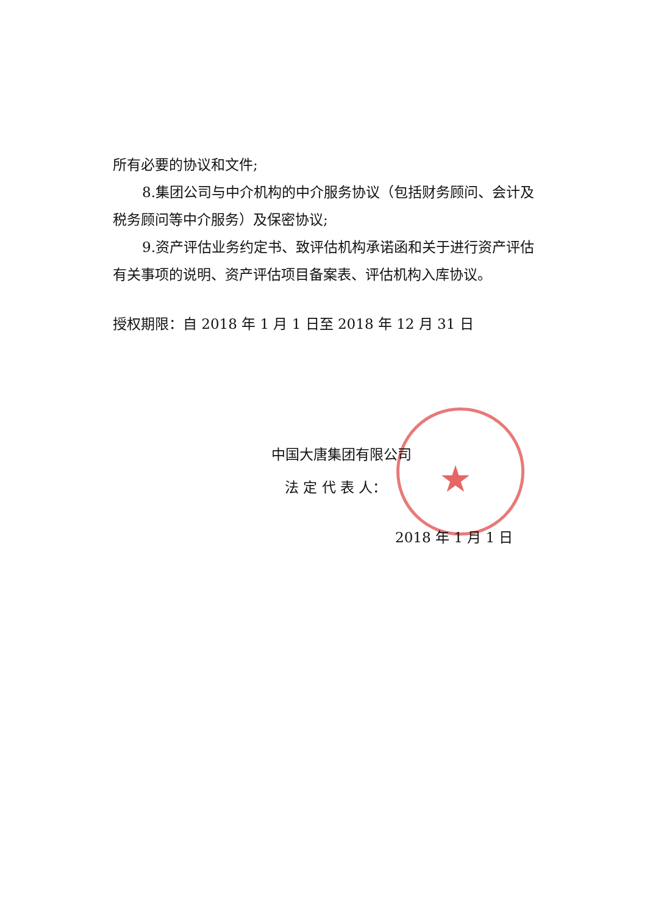★
所有必要的协议和文件;
8.集团公司与中介机构的中介服务协议（包括财务顾问、会计及税务顾问等中介服务）及保密协议;
9.资产评估业务约定书、致评估机构承诺函和关于进行资产评估有关事项的说明、资产评估项目备案表、评估机构入库协议。
授权期限：自 2018 年 1 月 1 日至 2018 年 12 月 31 日
中国大唐集团有限公司
法 定 代 表 人：
2018 年 1 月 1 日